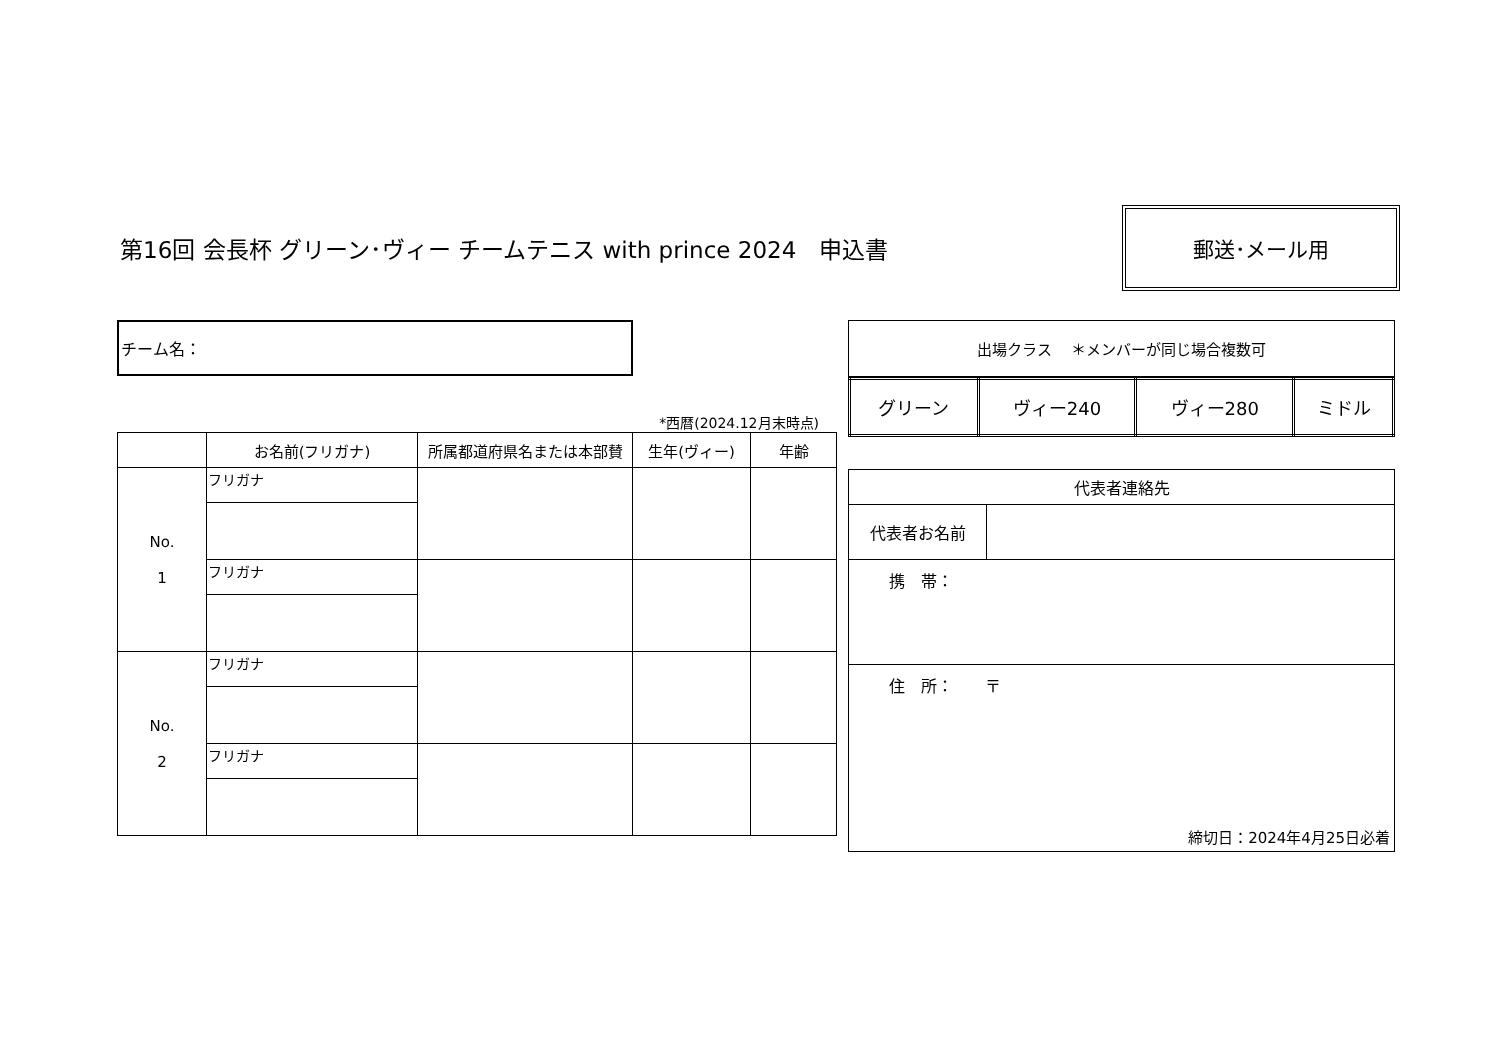第16回 会長杯 グリーン･ヴィー チームテニス with prince 2024　申込書
郵送･メール用
チーム名：
*西暦(2024.12月末時点)
| | お名前(フリガナ) | 所属都道府県名または本部賛 | 生年(ヴィー) | 年齢 |
| --- | --- | --- | --- | --- |
| No. 1 | フリガナ | | | |
| | フリガナ | | | |
| No. 2 | フリガナ | | | |
| | フリガナ | | | |
| 出場クラス ＊メンバーが同じ場合複数可 |
| グリーン | ヴィー240 | ヴィー280 | ミドル |
| 代表者連絡先 | |
| 代表者お名前 | |
| 携 帯： | |
| 住 所： 〒 | |
締切日：2024年4月25日必着